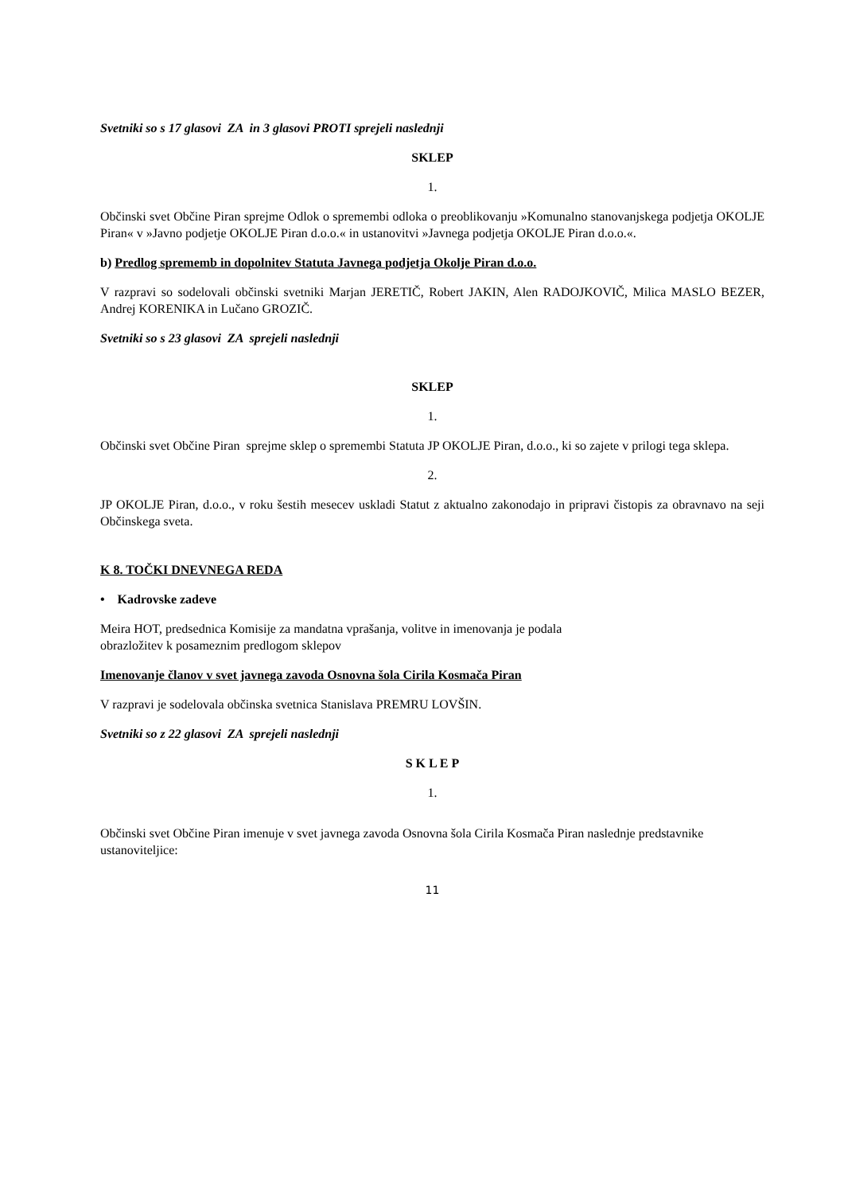Svetniki so s 17 glasovi ZA in 3 glasovi PROTI sprejeli naslednji
SKLEP
1.
Občinski svet Občine Piran sprejme Odlok o spremembi odloka o preoblikovanju »Komunalno stanovanjskega podjetja OKOLJE Piran« v »Javno podjetje OKOLJE Piran d.o.o.« in ustanovitvi »Javnega podjetja OKOLJE Piran d.o.o.«.
b) Predlog sprememb in dopolnitev Statuta Javnega podjetja Okolje Piran d.o.o.
V razpravi so sodelovali občinski svetniki Marjan JERETIČ, Robert JAKIN, Alen RADOJKOVIČ, Milica MASLO BEZER, Andrej KORENIKA in Lučano GROZIČ.
Svetniki so s 23 glasovi ZA sprejeli naslednji
SKLEP
1.
Občinski svet Občine Piran sprejme sklep o spremembi Statuta JP OKOLJE Piran, d.o.o., ki so zajete v prilogi tega sklepa.
2.
JP OKOLJE Piran, d.o.o., v roku šestih mesecev uskladi Statut z aktualno zakonodajo in pripravi čistopis za obravnavo na seji Občinskega sveta.
K 8. TOČKI DNEVNEGA REDA
• Kadrovske zadeve
Meira HOT, predsednica Komisije za mandatna vprašanja, volitve in imenovanja je podala
obrazložitev k posameznim predlogom sklepov
Imenovanje članov v svet javnega zavoda Osnovna šola Cirila Kosmača Piran
V razpravi je sodelovala občinska svetnica Stanislava PREMRU LOVŠIN.
Svetniki so z 22 glasovi ZA sprejeli naslednji
S K L E P
1.
Občinski svet Občine Piran imenuje v svet javnega zavoda Osnovna šola Cirila Kosmača Piran naslednje predstavnike ustanoviteljice:
11